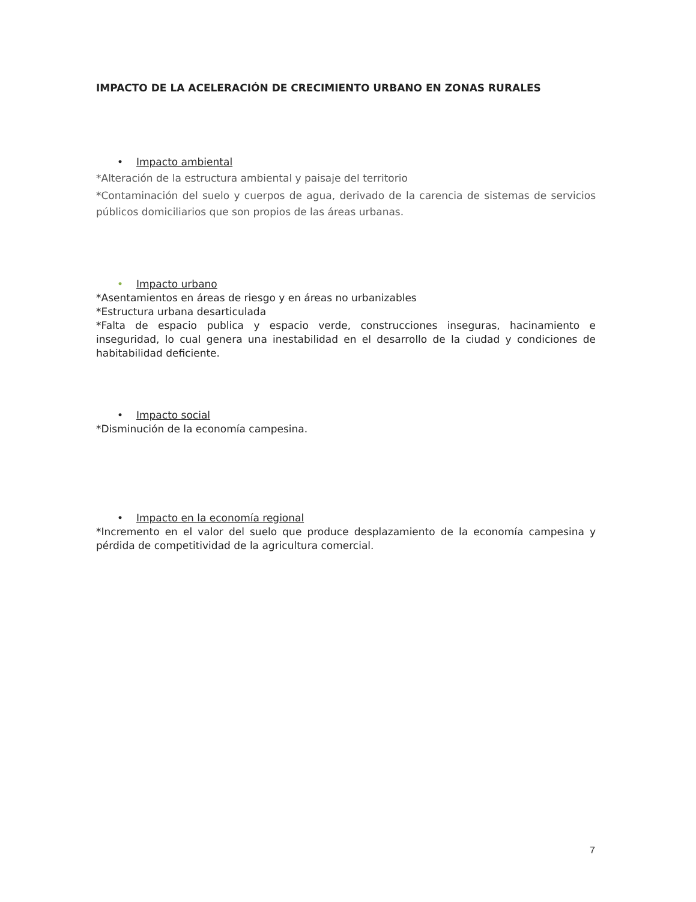IMPACTO DE LA ACELERACIÓN DE CRECIMIENTO URBANO EN ZONAS RURALES
• Impacto ambiental
*Alteración de la estructura ambiental y paisaje del territorio
*Contaminación del suelo y cuerpos de agua, derivado de la carencia de sistemas de servicios públicos domiciliarios que son propios de las áreas urbanas.
• Impacto urbano
*Asentamientos en áreas de riesgo y en áreas no urbanizables
*Estructura urbana desarticulada
*Falta de espacio publica y espacio verde, construcciones inseguras, hacinamiento e inseguridad, lo cual genera una inestabilidad en el desarrollo de la ciudad y condiciones de habitabilidad deficiente.
• Impacto social
*Disminución de la economía campesina.
• Impacto en la economía regional
*Incremento en el valor del suelo que produce desplazamiento de la economía campesina y pérdida de competitividad de la agricultura comercial.
7